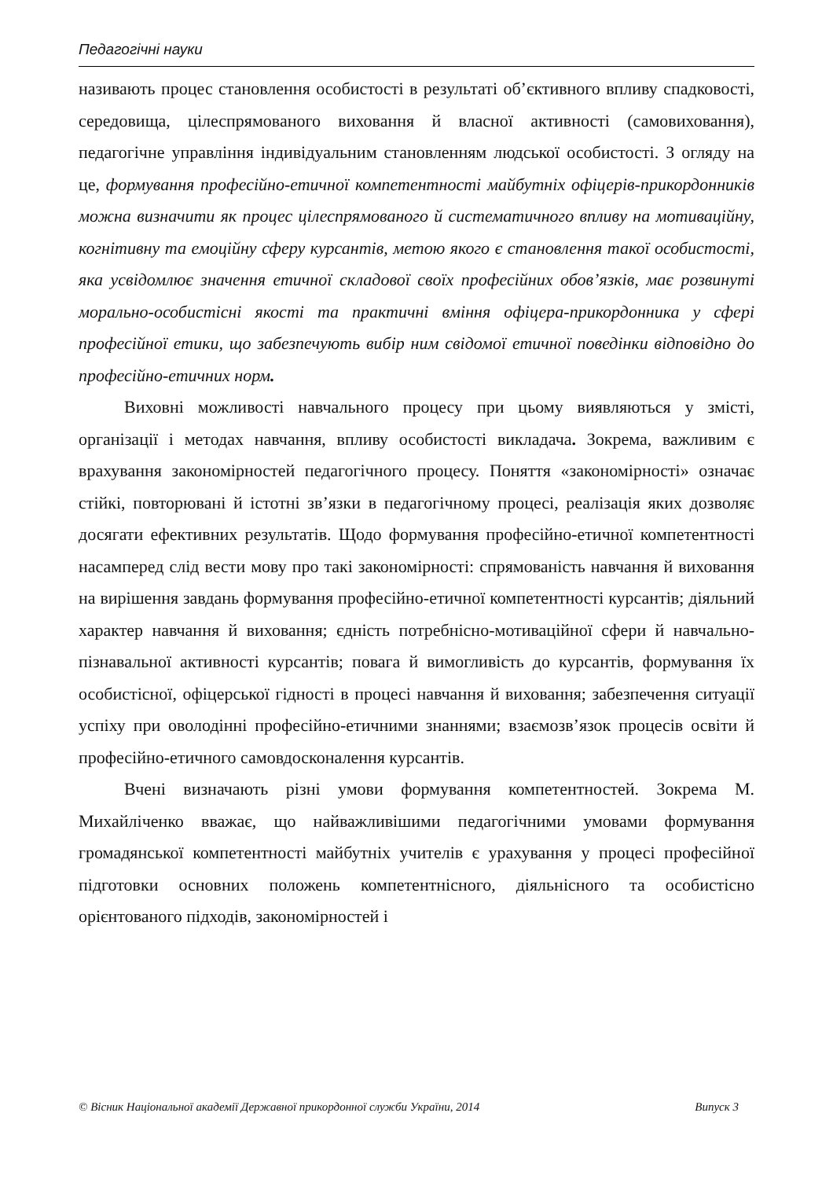Педагогічні науки
називають процес становлення особистості в результаті об’єктивного впливу спадковості, середовища, цілеспрямованого виховання й власної активності (самовиховання), педагогічне управління індивідуальним становленням людської особистості. З огляду на це, формування професійно-етичної компетентності майбутніх офіцерів-прикордонників можна визначити як процес цілеспрямованого й систематичного впливу на мотиваційну, когнітивну та емоційну сферу курсантів, метою якого є становлення такої особистості, яка усвідомлює значення етичної складової своїх професійних обов’язків, має розвинуті морально-особистісні якості та практичні вміння офіцера-прикордонника у сфері професійної етики, що забезпечують вибір ним свідомої етичної поведінки відповідно до професійно-етичних норм.
Виховні можливості навчального процесу при цьому виявляються у змісті, організації і методах навчання, впливу особистості викладача. Зокрема, важливим є врахування закономірностей педагогічного процесу. Поняття «закономірності» означає стійкі, повторювані й істотні зв’язки в педагогічному процесі, реалізація яких дозволяє досягати ефективних результатів. Щодо формування професійно-етичної компетентності насамперед слід вести мову про такі закономірності: спрямованість навчання й виховання на вирішення завдань формування професійно-етичної компетентності курсантів; діяльний характер навчання й виховання; єдність потребнісно-мотиваційної сфери й навчально-пізнавальної активності курсантів; повага й вимогливість до курсантів, формування їх особистісної, офіцерської гідності в процесі навчання й виховання; забезпечення ситуації успіху при оволодінні професійно-етичними знаннями; взаємозв’язок процесів освіти й професійно-етичного самовдосконалення курсантів.
Вчені визначають різні умови формування компетентностей. Зокрема М. Михайліченко вважає, що найважливішими педагогічними умовами формування громадянської компетентності майбутніх учителів є урахування у процесі професійної підготовки основних положень компетентнісного, діяльнісного та особистісно орієнтованого підходів, закономірностей і
© Вісник Національної академії Державної прикордонної служби України, 2014 Випуск 3